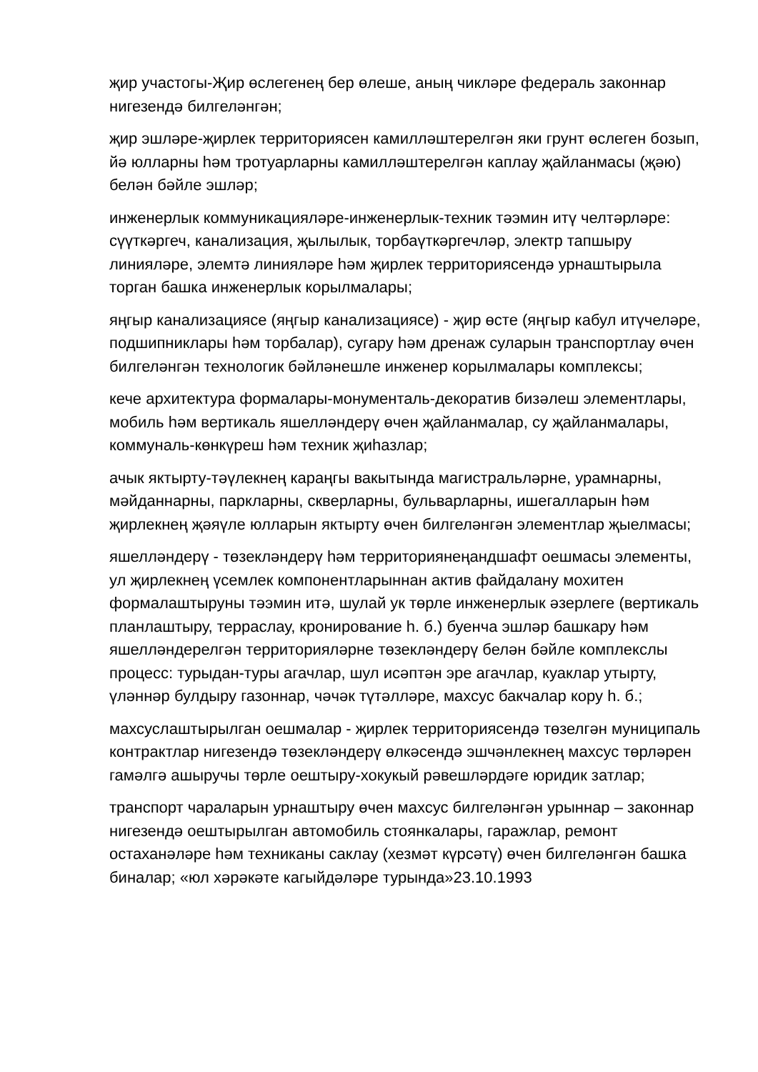җир участогы-Җир өслегенең бер өлеше, аның чикләре федераль законнар нигезендә билгеләнгән;
җир эшләре-җирлек территориясен камилләштерелгән яки грунт өслеген бозып, йә юлларны һәм тротуарларны камилләштерелгән каплау җайланмасы (җәю) белән бәйле эшләр;
инженерлык коммуникацияләре-инженерлык-техник тәэмин итү челтәрләре: сүүткәргеч, канализация, җылылык, торбаүткәргечләр, электр тапшыру линияләре, элемтә линияләре һәм җирлек территориясендә урнаштырыла торган башка инженерлык корылмалары;
яңгыр канализациясе (яңгыр канализациясе) - җир өсте (яңгыр кабул итүчеләре, подшипниклары һәм торбалар), сугару һәм дренаж суларын транспортлау өчен билгеләнгән технологик бәйләнешле инженер корылмалары комплексы;
кече архитектура формалары-монументаль-декоратив бизәлеш элементлары, мобиль һәм вертикаль яшелләндерү өчен җайланмалар, су җайланмалары, коммуналь-көнкүреш һәм техник җиһазлар;
ачык яктырту-тәүлекнең караңгы вакытында магистральләрне, урамнарны, мәйданнарны, паркларны, скверларны, бульварларны, ишегалларын һәм җирлекнең җәяүле юлларын яктырту өчен билгеләнгән элементлар җыелмасы;
яшелләндерү - төзекләндерү һәм территориянеңандшафт оешмасы элементы, ул җирлекнең үсемлек компонентларыннан актив файдалану мохитен формалаштыруны тәэмин итә, шулай ук төрле инженерлык әзерлеге (вертикаль планлаштыру, террасла­у, кронирование һ. б.) буенча эшләр башкару һәм яшелләндерелгән территорияләрне төзекләндерү белән бәйле комплекслы процесс: турыдан-туры агачлар, шул исәптән эре агачлар, куаклар утырту, үләннәр булдыру газоннар, чәчәк түтәлләре, махсус бакчалар кору һ. б.;
махсуслаштырылган оешмалар - җирлек территориясендә төзелгән муниципаль контрактлар нигезендә төзекләндерү өлкәсендә эшчәнлекнең махсус төрләрен гамәлгә ашыручы төрле оештыру-хокукый рәвешләрдәге юридик затлар;
транспорт чараларын урнаштыру өчен махсус билгеләнгән урыннар – законнар нигезендә оештырылган автомобиль стоянкалары, гаражлар, ремонт остаханәләре һәм техниканы саклау (хезмәт күрсәтү) өчен билгеләнгән башка биналар; «юл хәрәкәте кагыйдәләре турында»23.10.1993